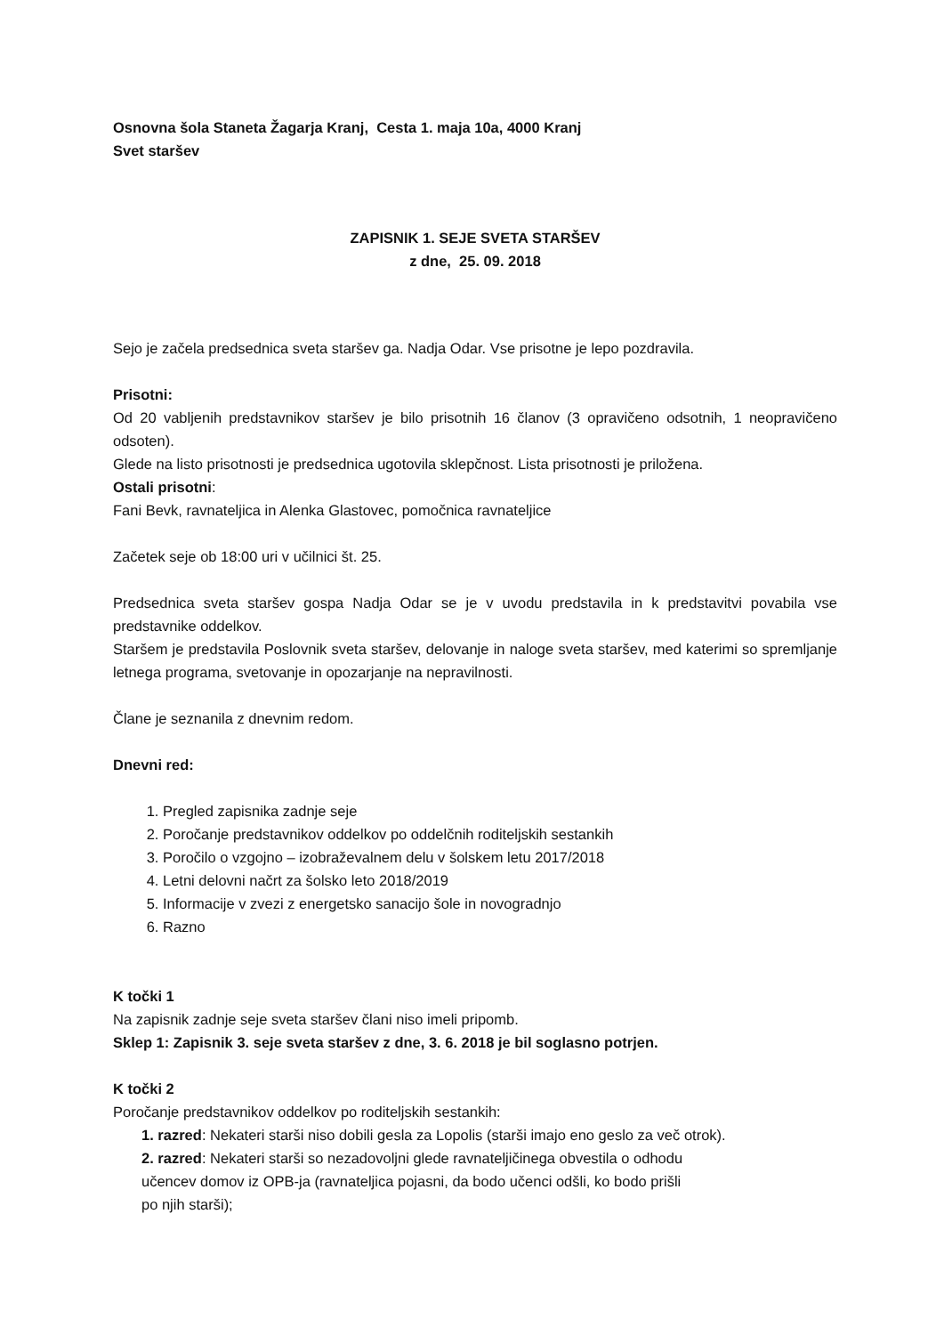Osnovna šola Staneta Žagarja Kranj, Cesta 1. maja 10a, 4000 Kranj
Svet staršev
ZAPISNIK 1. SEJE SVETA STARŠEV
z dne, 25. 09. 2018
Sejo je začela predsednica sveta staršev ga. Nadja Odar. Vse prisotne je lepo pozdravila.
Prisotni:
Od 20 vabljenih predstavnikov staršev je bilo prisotnih 16 članov (3 opravičeno odsotnih, 1 neopravičeno odsoten).
Glede na listo prisotnosti je predsednica ugotovila sklepčnost. Lista prisotnosti je priložena.
Ostali prisotni:
Fani Bevk, ravnateljica in Alenka Glastovec, pomočnica ravnateljice
Začetek seje ob 18:00 uri v učilnici št. 25.
Predsednica sveta staršev gospa Nadja Odar se je v uvodu predstavila in k predstavitvi povabila vse predstavnike oddelkov.
Staršem je predstavila Poslovnik sveta staršev, delovanje in naloge sveta staršev, med katerimi so spremljanje letnega programa, svetovanje in opozarjanje na nepravilnosti.
Člane je seznanila z dnevnim redom.
Dnevni red:
1. Pregled zapisnika zadnje seje
2. Poročanje predstavnikov oddelkov po oddelčnih roditeljskih sestankih
3. Poročilo o vzgojno – izobraževalnem delu v šolskem letu 2017/2018
4. Letni delovni načrt za šolsko leto 2018/2019
5. Informacije v zvezi z energetsko sanacijo šole in novogradnjo
6. Razno
K točki 1
Na zapisnik zadnje seje sveta staršev člani niso imeli pripomb.
Sklep 1: Zapisnik 3. seje sveta staršev z dne, 3. 6. 2018 je bil soglasno potrjen.
K točki 2
Poročanje predstavnikov oddelkov po roditeljskih sestankih:
1. razred: Nekateri starši niso dobili gesla za Lopolis (starši imajo eno geslo za več otrok).
2. razred: Nekateri starši so nezadovoljni glede ravnateljičinega obvestila o odhodu
učencev domov iz OPB-ja (ravnateljica pojasni, da bodo učenci odšli, ko bodo prišli
po njih starši);